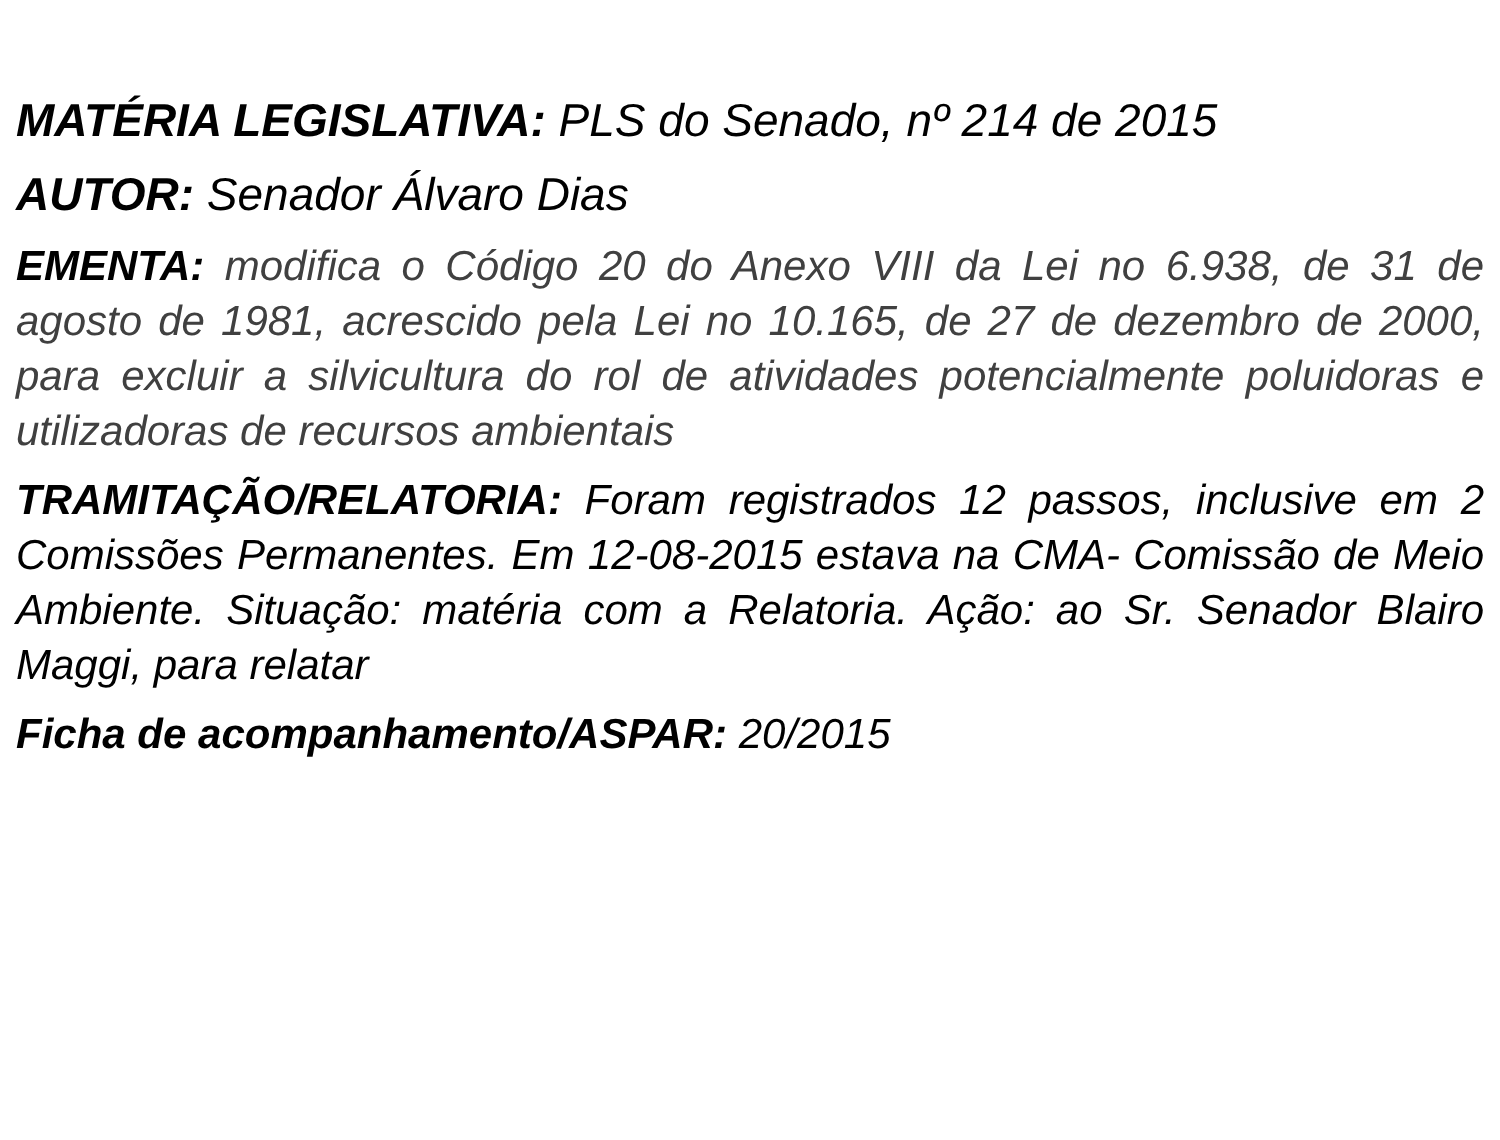MATÉRIA LEGISLATIVA: PLS do Senado, nº 214 de 2015
AUTOR: Senador Álvaro Dias
EMENTA: modifica o Código 20 do Anexo VIII da Lei no 6.938, de 31 de agosto de 1981, acrescido pela Lei no 10.165, de 27 de dezembro de 2000, para excluir a silvicultura do rol de atividades potencialmente poluidoras e utilizadoras de recursos ambientais
TRAMITAÇÃO/RELATORIA: Foram registrados 12 passos, inclusive em 2 Comissões Permanentes. Em 12-08-2015 estava na CMA- Comissão de Meio Ambiente. Situação: matéria com a Relatoria. Ação: ao Sr. Senador Blairo Maggi, para relatar
Ficha de acompanhamento/ASPAR: 20/2015